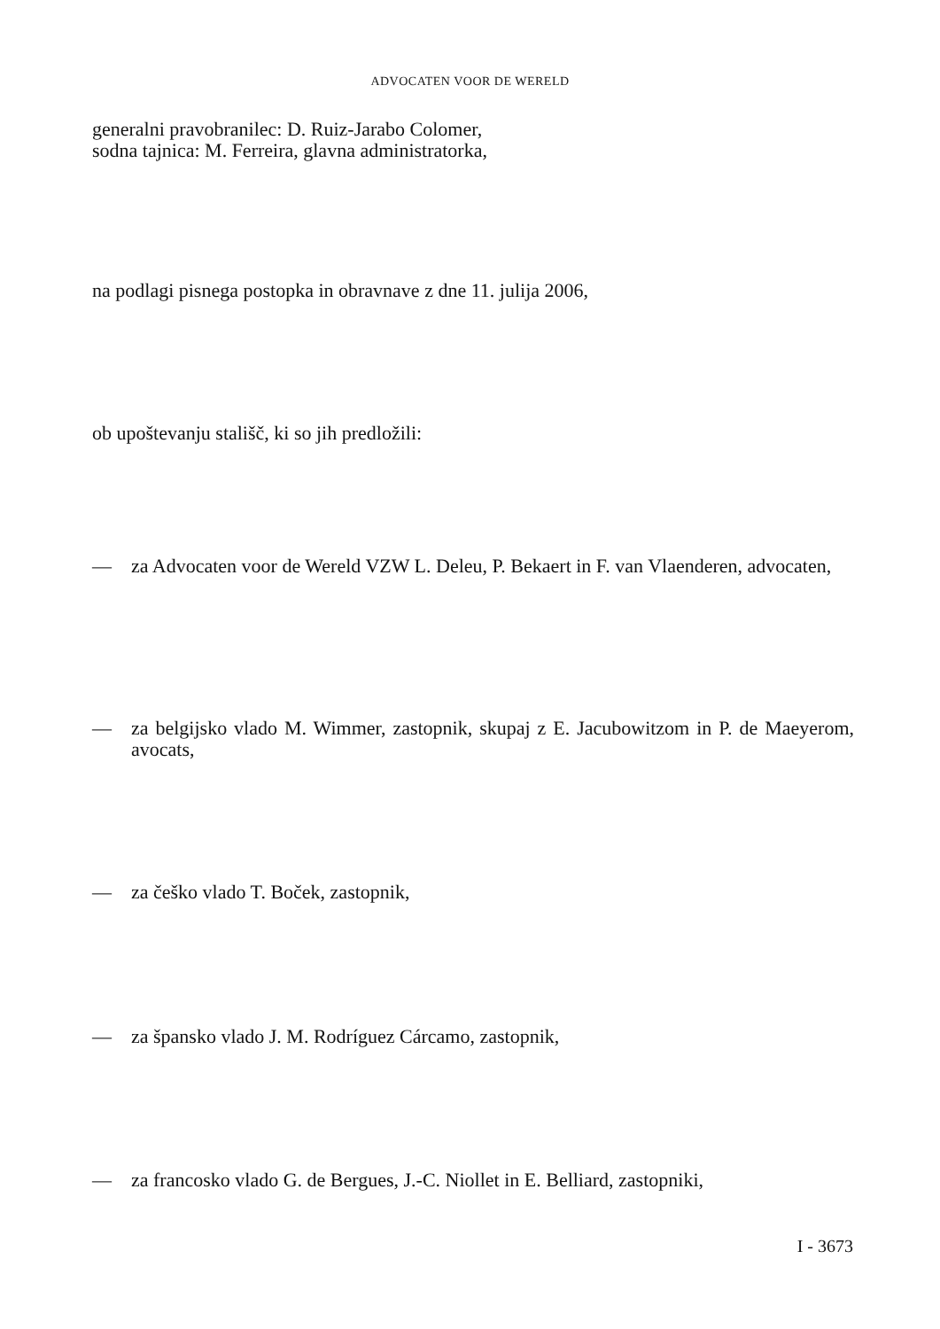ADVOCATEN VOOR DE WERELD
generalni pravobranilec: D. Ruiz-Jarabo Colomer,
sodna tajnica: M. Ferreira, glavna administratorka,
na podlagi pisnega postopka in obravnave z dne 11. julija 2006,
ob upoštevanju stališč, ki so jih predložili:
— za Advocaten voor de Wereld VZW L. Deleu, P. Bekaert in F. van Vlaenderen, advocaten,
— za belgijsko vlado M. Wimmer, zastopnik, skupaj z E. Jacubowitzom in P. de Maeyerom, avocats,
— za češko vlado T. Boček, zastopnik,
— za špansko vlado J. M. Rodríguez Cárcamo, zastopnik,
— za francosko vlado G. de Bergues, J.-C. Niollet in E. Belliard, zastopniki,
I - 3673